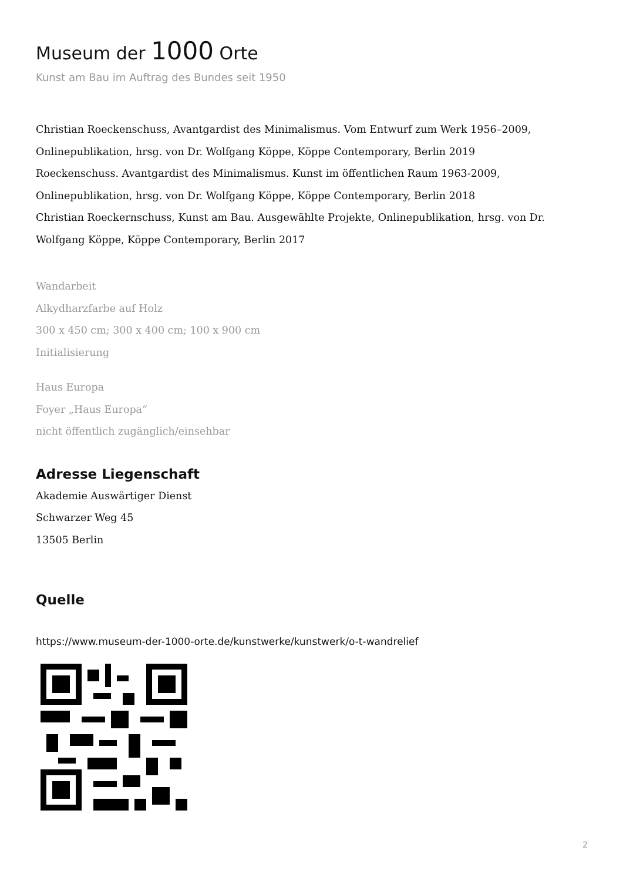Museum der 1000 Orte
Kunst am Bau im Auftrag des Bundes seit 1950
Christian Roeckenschuss, Avantgardist des Minimalismus. Vom Entwurf zum Werk 1956–2009, Onlinepublikation, hrsg. von Dr. Wolfgang Köppe, Köppe Contemporary, Berlin 2019
Roeckenschuss. Avantgardist des Minimalismus. Kunst im öffentlichen Raum 1963-2009, Onlinepublikation, hrsg. von Dr. Wolfgang Köppe, Köppe Contemporary, Berlin 2018
Christian Roeckernschuss, Kunst am Bau. Ausgewählte Projekte, Onlinepublikation, hrsg. von Dr. Wolfgang Köppe, Köppe Contemporary, Berlin 2017
Wandarbeit
Alkydharzfarbe auf Holz
300 x 450 cm; 300 x 400 cm; 100 x 900 cm
Initialisierung
Haus Europa
Foyer „Haus Europa“
nicht öffentlich zugänglich/einsehbar
Adresse Liegenschaft
Akademie Auswärtiger Dienst
Schwarzer Weg 45
13505 Berlin
Quelle
https://www.museum-der-1000-orte.de/kunstwerke/kunstwerk/o-t-wandrelief
2